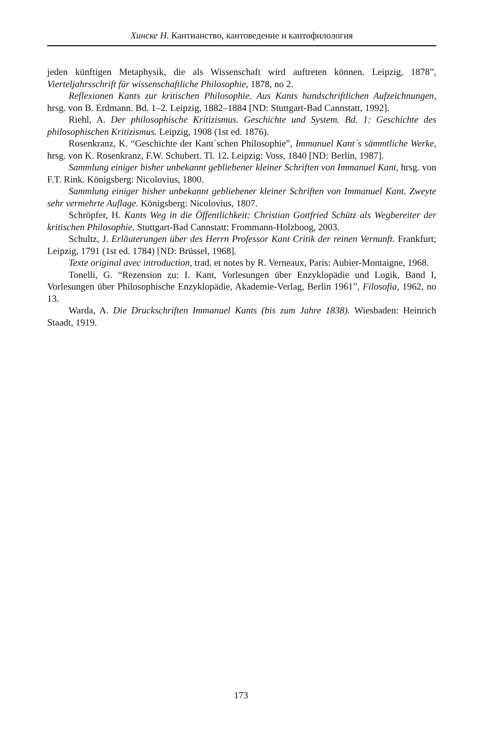Хинске Н. Кантианство, кантоведение и кантофилология
jeden künftigen Metaphysik, die als Wissenschaft wird auftreten können. Leipzig, 1878”, Vierteljahrsschrift für wissenschaftliche Philosophie, 1878, no 2.
Reflexionen Kants zur kritischen Philosophie. Aus Kants handschriftlichen Aufzeichnungen, hrsg. von B. Erdmann. Bd. 1–2. Leipzig, 1882–1884 [ND: Stuttgart-Bad Cannstatt, 1992].
Riehl, A. Der philosophische Kritizismus. Geschichte und System. Bd. 1: Geschichte des philosophischen Kritizismus. Leipzig, 1908 (1st ed. 1876).
Rosenkranz, K. “Geschichte der Kant´schen Philosophie”, Immanuel Kant´s sämmtliche Werke, hrsg. von K. Rosenkranz, F.W. Schubert. Tl. 12. Leipzig: Voss, 1840 [ND: Berlin, 1987].
Sammlung einiger bisher unbekannt gebliebener kleiner Schriften von Immanuel Kant, hrsg. von F.T. Rink. Königsberg: Nicolovius, 1800.
Sammlung einiger bisher unbekannt gebliebener kleiner Schriften von Immanuel Kant. Zweyte sehr vermehrte Auflage. Königsberg: Nicolovius, 1807.
Schröpfer, H. Kants Weg in die Öffentlichkeit: Christian Gottfried Schütz als Wegbereiter der kritischen Philosophie. Stuttgart-Bad Cannstatt: Frommann-Holzboog, 2003.
Schultz, J. Erläuterungen über des Herrn Professor Kant Critik der reinen Vernunft. Frankfurt; Leipzig, 1791 (1st ed. 1784) [ND: Brüssel, 1968].
Texte original avec introduction, trad. et notes by R. Verneaux, Paris: Aubier-Montaigne, 1968.
Tonelli, G. “Rezension zu: I. Kant, Vorlesungen über Enzyklopädie und Logik, Band I, Vorlesungen über Philosophische Enzyklopädie, Akademie-Verlag, Berlin 1961”, Filosofia, 1962, no 13.
Warda, A. Die Druckschriften Immanuel Kants (bis zum Jahre 1838). Wiesbaden: Heinrich Staadt, 1919.
173